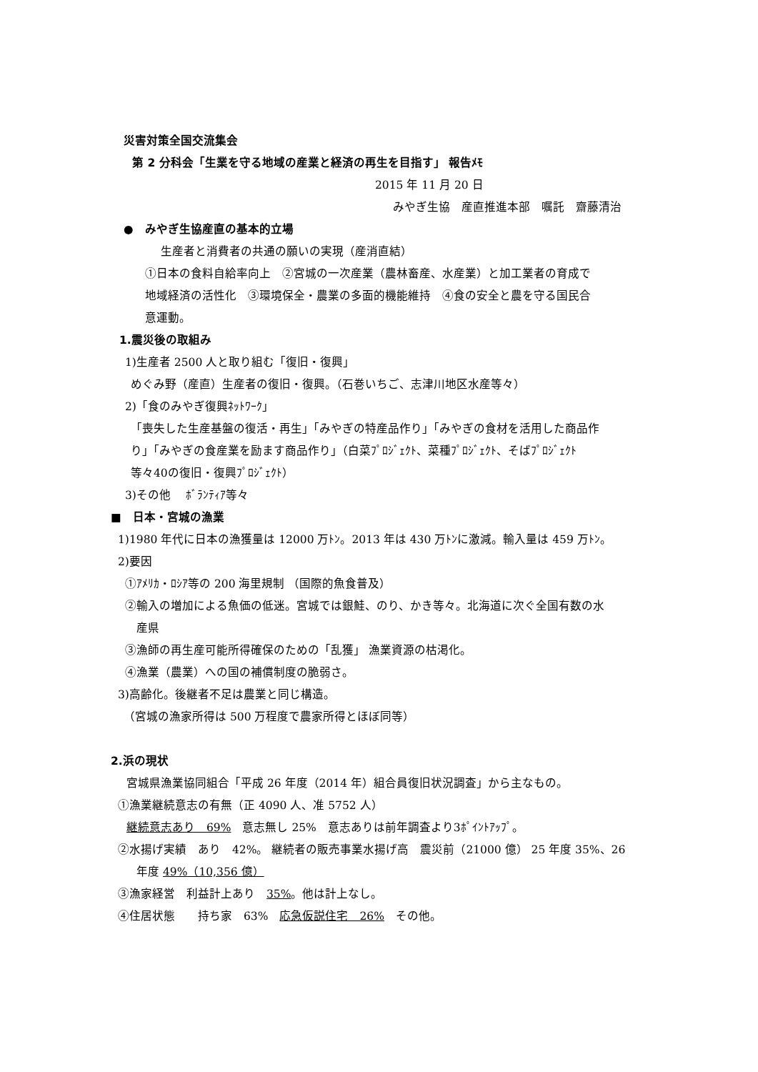災害対策全国交流集会
第 2 分科会「生業を守る地域の産業と経済の再生を目指す」 報告ﾒﾓ
2015 年 11 月 20 日
みやぎ生協　産直推進本部　嘱託　齋藤清治
●　みやぎ生協産直の基本的立場
生産者と消費者の共通の願いの実現（産消直結）
①日本の食料自給率向上　②宮城の一次産業（農林畜産、水産業）と加工業者の育成で
地域経済の活性化　③環境保全・農業の多面的機能維持　④食の安全と農を守る国民合
意運動。
1.震災後の取組み
1)生産者 2500 人と取り組む「復旧・復興」
めぐみ野（産直）生産者の復旧・復興。（石巻いちご、志津川地区水産等々）
2)「食のみやぎ復興ﾈｯﾄﾜｰｸ」
「喪失した生産基盤の復活・再生」「みやぎの特産品作り」「みやぎの食材を活用した商品作
り」「みやぎの食産業を励ます商品作り」（白菜ﾌﾟﾛｼﾞｪｸﾄ、菜種ﾌﾟﾛｼﾞｪｸﾄ、そばﾌﾟﾛｼﾞｪｸﾄ
等々40の復旧・復興ﾌﾟﾛｼﾞｪｸﾄ）
3)その他　 ﾎﾞﾗﾝﾃｨｱ等々
■　日本・宮城の漁業
1)1980 年代に日本の漁獲量は 12000 万ﾄﾝ。2013 年は 430 万ﾄﾝに激減。輸入量は 459 万ﾄﾝ。
2)要因
①ｱﾒﾘｶ・ﾛｼｱ等の 200 海里規制 （国際的魚食普及）
②輸入の増加による魚価の低迷。宮城では銀鮭、のり、かき等々。北海道に次ぐ全国有数の水
産県
③漁師の再生産可能所得確保のための「乱獲」 漁業資源の枯渇化。
④漁業（農業）への国の補償制度の脆弱さ。
3)高齢化。後継者不足は農業と同じ構造。
（宮城の漁家所得は 500 万程度で農家所得とほぼ同等）
2.浜の現状
宮城県漁業協同組合「平成 26 年度（2014 年）組合員復旧状況調査」から主なもの。
①漁業継続意志の有無（正 4090 人、准 5752 人）
継続意志あり　69%　意志無し 25%　意志ありは前年調査より3ﾎﾟｲﾝﾄｱｯﾌﾟ。
②水揚げ実績　あり　42%。 継続者の販売事業水揚げ高　震災前（21000 億） 25 年度 35%、26
年度 49%（10,356 億）
③漁家経営　利益計上あり　35%。他は計上なし。
④住居状態　　持ち家　63%　応急仮説住宅　26%　その他。